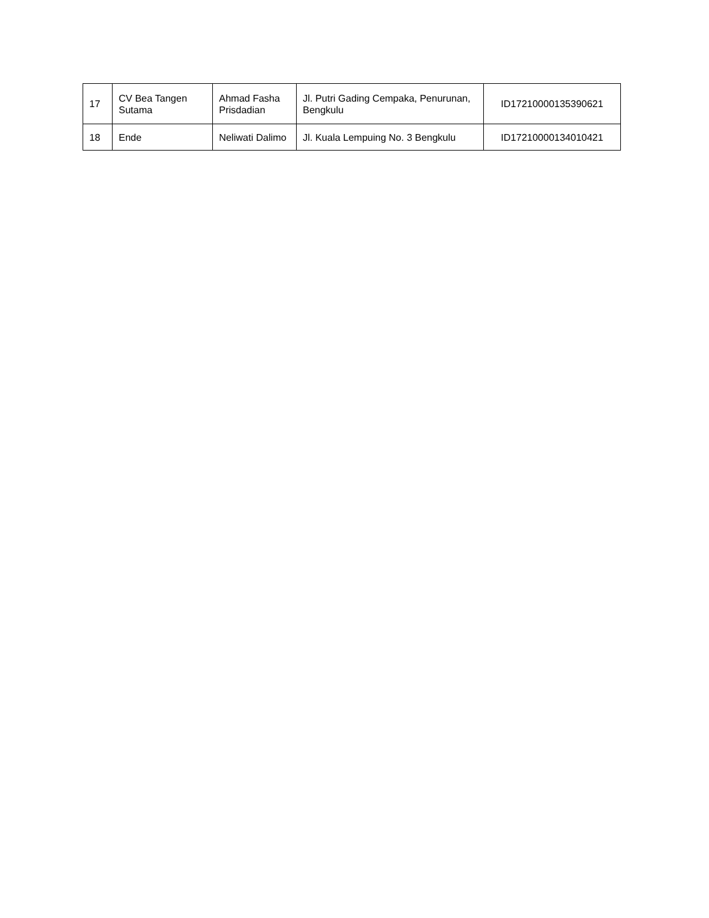| 17 | CV Bea Tangen Sutama | Ahmad Fasha Prisdadian | Jl. Putri Gading Cempaka, Penurunan, Bengkulu | ID17210000135390621 |
| 18 | Ende | Neliwati Dalimo | Jl. Kuala Lempuing No. 3 Bengkulu | ID17210000134010421 |